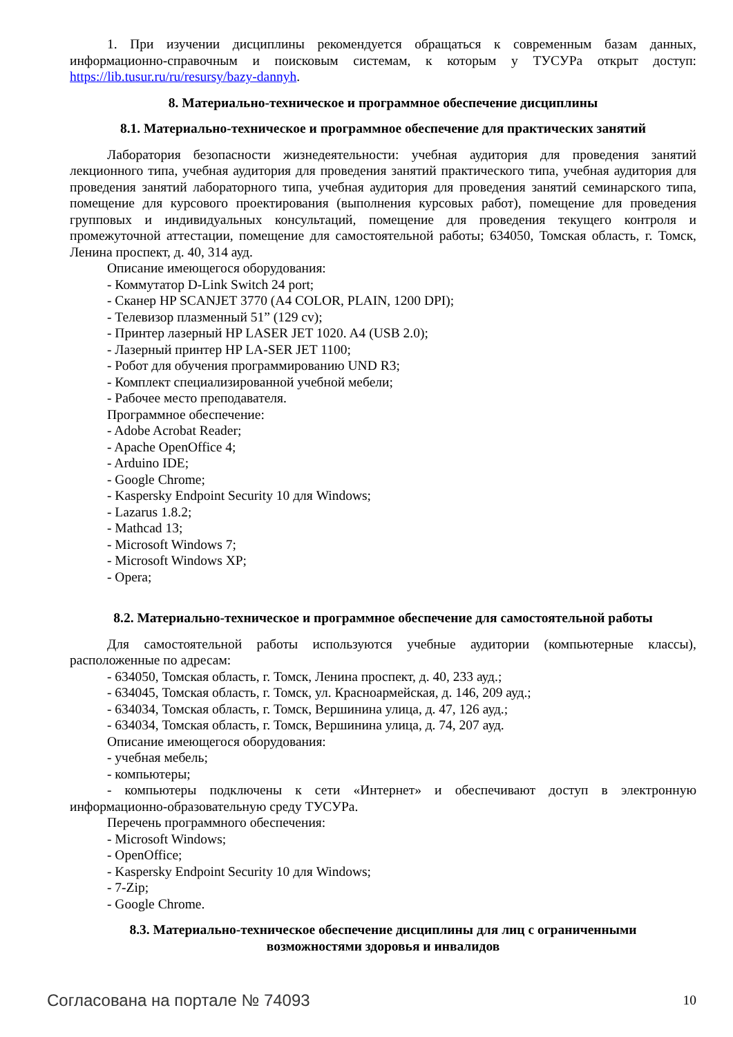1. При изучении дисциплины рекомендуется обращаться к современным базам данных, информационно-справочным и поисковым системам, к которым у ТУСУРа открыт доступ: https://lib.tusur.ru/ru/resursy/bazy-dannyh.
8. Материально-техническое и программное обеспечение дисциплины
8.1. Материально-техническое и программное обеспечение для практических занятий
Лаборатория безопасности жизнедеятельности: учебная аудитория для проведения занятий лекционного типа, учебная аудитория для проведения занятий практического типа, учебная аудитория для проведения занятий лабораторного типа, учебная аудитория для проведения занятий семинарского типа, помещение для курсового проектирования (выполнения курсовых работ), помещение для проведения групповых и индивидуальных консультаций, помещение для проведения текущего контроля и промежуточной аттестации, помещение для самостоятельной работы; 634050, Томская область, г. Томск, Ленина проспект, д. 40, 314 ауд.
Описание имеющегося оборудования:
- Коммутатор D-Link Switch 24 port;
- Сканер HP SCANJET 3770 (A4 COLOR, PLAIN, 1200 DPI);
- Телевизор плазменный 51” (129 cv);
- Принтер лазерный HP LASER JET 1020. A4 (USB 2.0);
- Лазерный принтер HP LA-SER JET 1100;
- Робот для обучения программированию UND R3;
- Комплект специализированной учебной мебели;
- Рабочее место преподавателя.
Программное обеспечение:
- Adobe Acrobat Reader;
- Apache OpenOffice 4;
- Arduino IDE;
- Google Chrome;
- Kaspersky Endpoint Security 10 для Windows;
- Lazarus 1.8.2;
- Mathcad 13;
- Microsoft Windows 7;
- Microsoft Windows XP;
- Opera;
8.2. Материально-техническое и программное обеспечение для самостоятельной работы
Для самостоятельной работы используются учебные аудитории (компьютерные классы), расположенные по адресам:
- 634050, Томская область, г. Томск, Ленина проспект, д. 40, 233 ауд.;
- 634045, Томская область, г. Томск, ул. Красноармейская, д. 146, 209 ауд.;
- 634034, Томская область, г. Томск, Вершинина улица, д. 47, 126 ауд.;
- 634034, Томская область, г. Томск, Вершинина улица, д. 74, 207 ауд.
Описание имеющегося оборудования:
- учебная мебель;
- компьютеры;
- компьютеры подключены к сети «Интернет» и обеспечивают доступ в электронную информационно-образовательную среду ТУСУРа.
Перечень программного обеспечения:
- Microsoft Windows;
- OpenOffice;
- Kaspersky Endpoint Security 10 для Windows;
- 7-Zip;
- Google Chrome.
8.3. Материально-техническое обеспечение дисциплины для лиц с ограниченными
возможностями здоровья и инвалидов
Согласована на портале № 74093 10